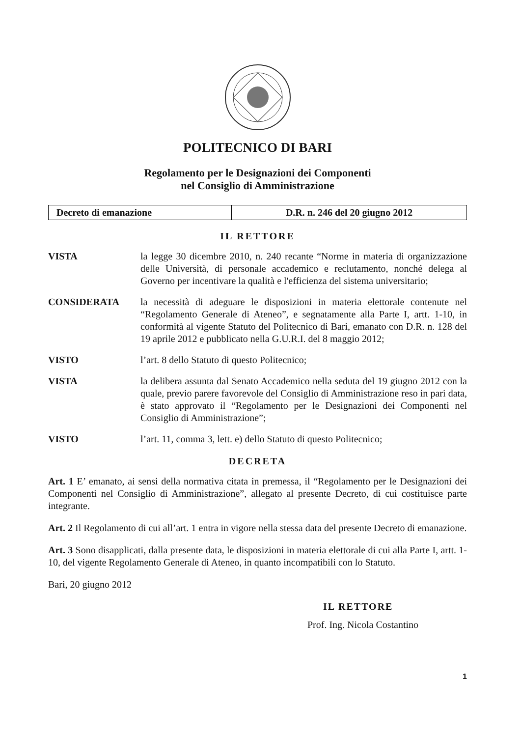POLITECNICO DI BARI
Regolamento per le Designazioni dei Componenti
nel Consiglio di Amministrazione
| Decreto di emanazione | D.R. n. 246 del 20 giugno 2012 |
IL RETTORE
VISTA la legge 30 dicembre 2010, n. 240 recante “Norme in materia di organizzazione delle Università, di personale accademico e reclutamento, nonché delega al Governo per incentivare la qualità e l'efficienza del sistema universitario;
CONSIDERATA la necessità di adeguare le disposizioni in materia elettorale contenute nel “Regolamento Generale di Ateneo”, e segnatamente alla Parte I, artt. 1-10, in conformità al vigente Statuto del Politecnico di Bari, emanato con D.R. n. 128 del 19 aprile 2012 e pubblicato nella G.U.R.I. del 8 maggio 2012;
VISTO l’art. 8 dello Statuto di questo Politecnico;
VISTA la delibera assunta dal Senato Accademico nella seduta del 19 giugno 2012 con la quale, previo parere favorevole del Consiglio di Amministrazione reso in pari data, è stato approvato il “Regolamento per le Designazioni dei Componenti nel Consiglio di Amministrazione”;
VISTO l’art. 11, comma 3, lett. e) dello Statuto di questo Politecnico;
DECRETA
Art. 1 E’ emanato, ai sensi della normativa citata in premessa, il “Regolamento per le Designazioni dei Componenti nel Consiglio di Amministrazione”, allegato al presente Decreto, di cui costituisce parte integrante.
Art. 2 Il Regolamento di cui all’art. 1 entra in vigore nella stessa data del presente Decreto di emanazione.
Art. 3 Sono disapplicati, dalla presente data, le disposizioni in materia elettorale di cui alla Parte I, artt. 1-10, del vigente Regolamento Generale di Ateneo, in quanto incompatibili con lo Statuto.
Bari, 20 giugno 2012
IL RETTORE
Prof. Ing. Nicola Costantino
1